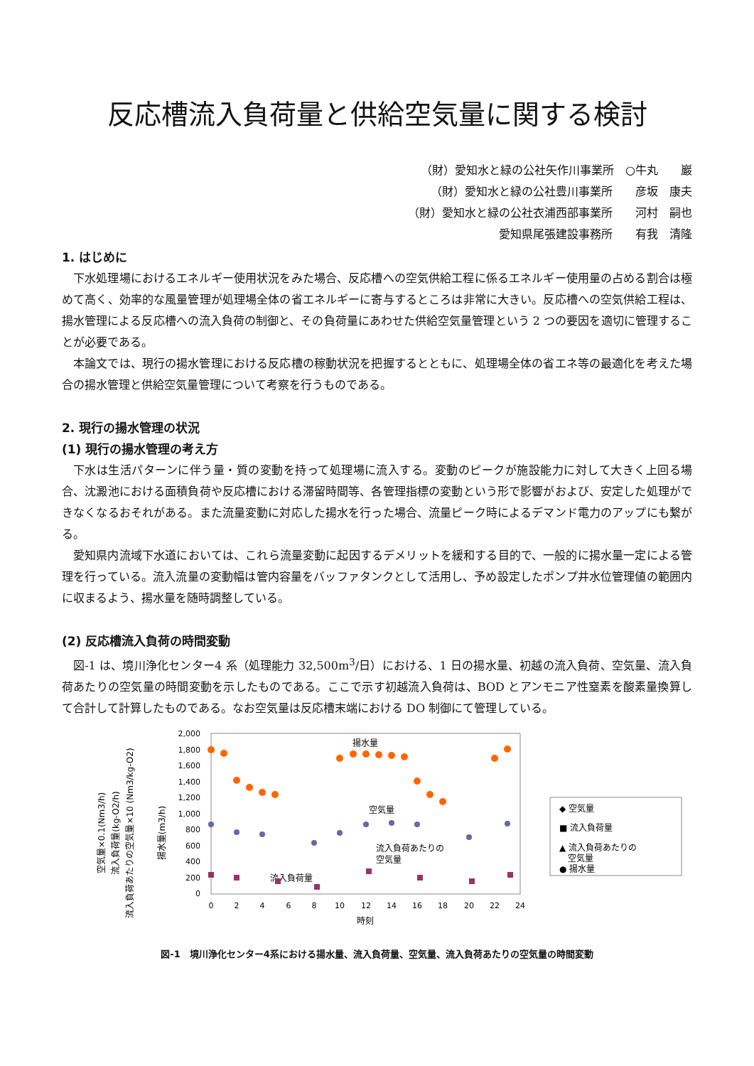反応槽流入負荷量と供給空気量に関する検討
（財）愛知水と緑の公社矢作川事業所　○牛丸　　巖
（財）愛知水と緑の公社豊川事業所　　彦坂　康夫
（財）愛知水と緑の公社衣浦西部事業所　　河村　嗣也
愛知県尾張建設事務所　　有我　清隆
1. はじめに
下水処理場におけるエネルギー使用状況をみた場合、反応槽への空気供給工程に係るエネルギー使用量の占める割合は極めて高く、効率的な風量管理が処理場全体の省エネルギーに寄与するところは非常に大きい。反応槽への空気供給工程は、揚水管理による反応槽への流入負荷の制御と、その負荷量にあわせた供給空気量管理という 2 つの要因を適切に管理することが必要である。
本論文では、現行の揚水管理における反応槽の稼動状況を把握するとともに、処理場全体の省エネ等の最適化を考えた場合の揚水管理と供給空気量管理について考察を行うものである。
2. 現行の揚水管理の状況
(1) 現行の揚水管理の考え方
下水は生活パターンに伴う量・質の変動を持って処理場に流入する。変動のピークが施設能力に対して大きく上回る場合、沈澱池における面積負荷や反応槽における滞留時間等、各管理指標の変動という形で影響がおよび、安定した処理ができなくなるおそれがある。また流量変動に対応した揚水を行った場合、流量ピーク時によるデマンド電力のアップにも繋がる。
愛知県内流域下水道においては、これら流量変動に起因するデメリットを緩和する目的で、一般的に揚水量一定による管理を行っている。流入流量の変動幅は管内容量をバッファタンクとして活用し、予め設定したポンプ井水位管理値の範囲内に収まるよう、揚水量を随時調整している。
(2) 反応槽流入負荷の時間変動
図-1 は、境川浄化センター4 系（処理能力 32,500m<sup>3</sup>/日）における、1 日の揚水量、初越の流入負荷、空気量、流入負荷あたりの空気量の時間変動を示したものである。ここで示す初越流入負荷は、BOD とアンモニア性窒素を酸素量換算して合計して計算したものである。なお空気量は反応槽末端における DO 制御にて管理している。
空気量×0.1(Nm3/h)
流入負荷量(kg-O2/h)
流入負荷あたりの空気量×10 (Nm3/kg-O2)
揚水量(m3/h)
2,000
1,800
1,600
1,400
1,200
1,000
800
600
400
200
0
0
2
4
6
8
10
12
14
16
18
20
22
24
時刻
揚水量
空気量
流入負荷あたりの
空気量
流入負荷量
◆ 空気量
■ 流入負荷量
▲ 流入負荷あたりの
空気量
● 揚水量
図-1　境川浄化センター4系における揚水量、流入負荷量、空気量、流入負荷あたりの空気量の時間変動